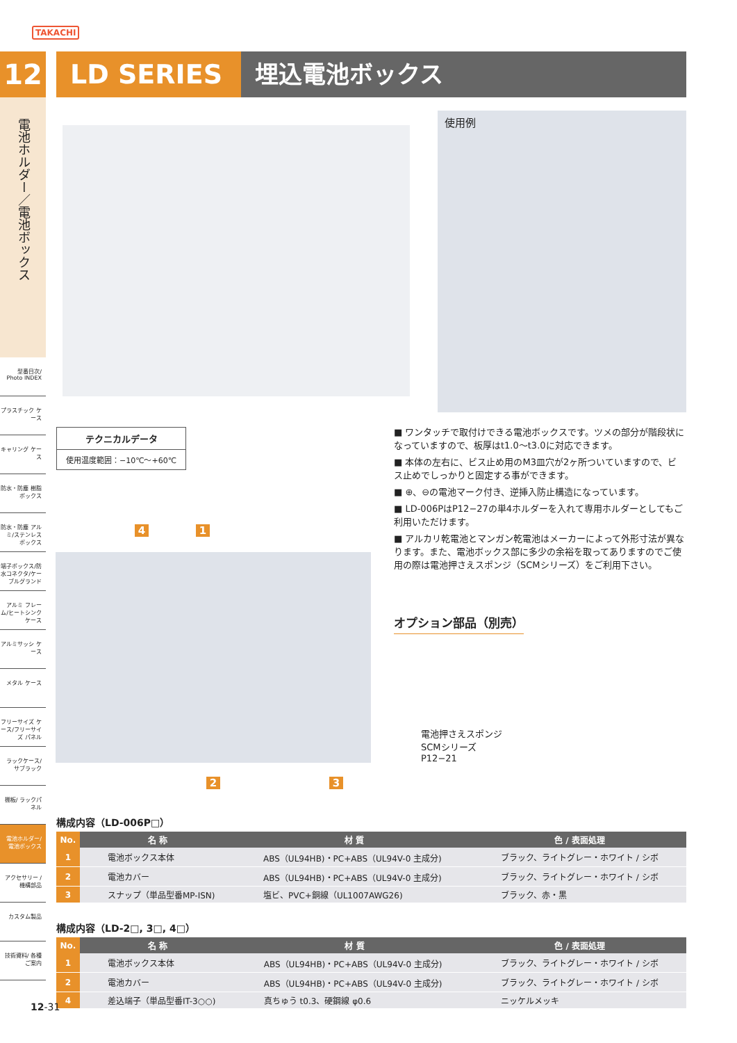TAKACHI
12
電池ホルダー／電池ボックス
型番目次/ Photo INDEX
プラスチック ケース
キャリング ケース
防水・防塵 樹脂ボックス
防水・防塵 アルミ/ステンレス ボックス
端子ボックス/防水コネクタ/ケーブルグランド
アルミ フレーム/ヒートシンク ケース
アルミサッシ ケース
メタル ケース
フリーサイズ ケース/フリーサイズ パネル
ラックケース/ サブラック
棚板/ ラックパネル
電池ホルダー/ 電池ボックス
アクセサリー /機構部品
カスタム製品
技術資料/ 各種ご案内
LD SERIES 埋込電池ボックス
使用例
テクニカルデータ
使用温度範囲：−10℃〜+60℃
■ ワンタッチで取付けできる電池ボックスです。ツメの部分が階段状になっていますので、板厚はt1.0〜t3.0に対応できます。
■ 本体の左右に、ビス止め用のM3皿穴が2ヶ所ついていますので、ビス止めでしっかりと固定する事ができます。
■ ⊕、⊖の電池マーク付き、逆挿入防止構造になっています。
■ LD-006PはP12−27の単4ホルダーを入れて専用ホルダーとしてもご利用いただけます。
■ アルカリ乾電池とマンガン乾電池はメーカーによって外形寸法が異なります。また、電池ボックス部に多少の余裕を取ってありますのでご使用の際は電池押さえスポンジ（SCMシリーズ）をご利用下さい。
4 1
2 3
オプション部品（別売）
電池押さえスポンジ
SCMシリーズ
P12−21
構成内容（LD-006P□）
| No. | 名 称 | 材 質 | 色 / 表面処理 |
| --- | --- | --- | --- |
| 1 | 電池ボックス本体 | ABS（UL94HB)・PC+ABS（UL94V-0 主成分) | ブラック、ライトグレー・ホワイト / シボ |
| 2 | 電池カバー | ABS（UL94HB)・PC+ABS（UL94V-0 主成分) | ブラック、ライトグレー・ホワイト / シボ |
| 3 | スナップ（単品型番MP-ISN) | 塩ビ、PVC+銅線（UL1007AWG26) | ブラック、赤・黒 |
構成内容（LD-2□, 3□, 4□）
| No. | 名 称 | 材 質 | 色 / 表面処理 |
| --- | --- | --- | --- |
| 1 | 電池ボックス本体 | ABS（UL94HB)・PC+ABS（UL94V-0 主成分) | ブラック、ライトグレー・ホワイト / シボ |
| 2 | 電池カバー | ABS（UL94HB)・PC+ABS（UL94V-0 主成分) | ブラック、ライトグレー・ホワイト / シボ |
| 4 | 差込端子（単品型番IT-3○○) | 真ちゅう t0.3、硬鋼線 φ0.6 | ニッケルメッキ |
12-31